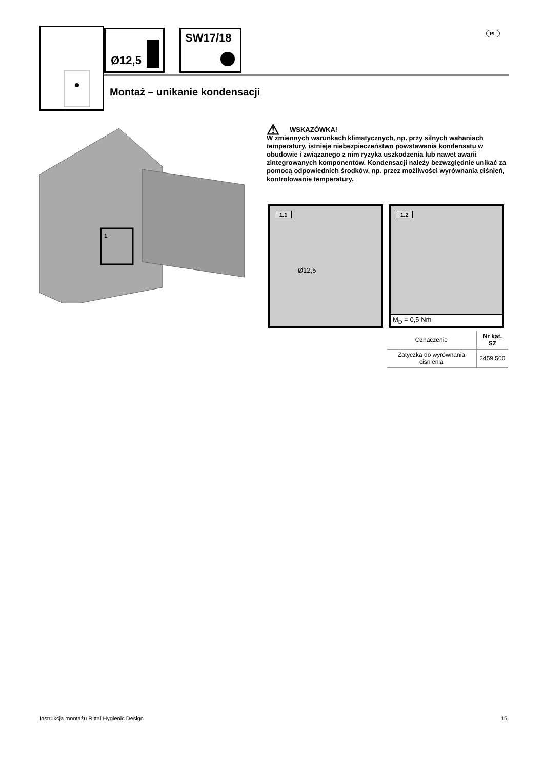Ø12,5 SW17/18 PL
Montaż – unikanie kondensacji
1
⚠ WSKAZÓWKA!
W zmiennych warunkach klimatycznych, np. przy silnych wahaniach temperatury, istnieje niebezpieczeństwo powstawania kondensatu w obudowie i związanego z nim ryzyka uszkodzenia lub nawet awarii zintegrowanych komponentów. Kondensacji należy bezwzględnie unikać za pomocą odpowiednich środków, np. przez możliwości wyrównania ciśnień, kontrolowanie temperatury.
1.1
Ø12,5
1.2
M<sub>D</sub> = 0,5 Nm
| Oznaczenie | Nr kat. SZ |
| --- | --- |
| Zatyczka do wyrównania ciśnienia | 2459.500 |
Instrukcja montażu Rittal Hygienic Design
15